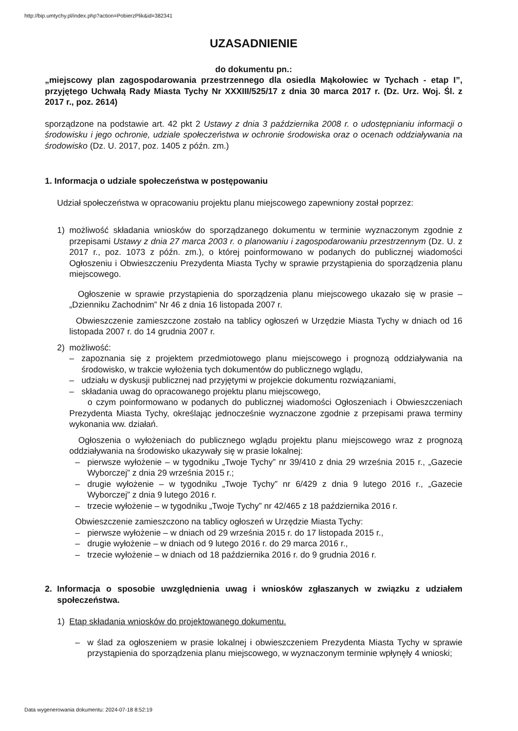http://bip.umtychy.pl/index.php?action=PobierzPlik&id=382341
UZASADNIENIE
do dokumentu pn.:
„miejscowy plan zagospodarowania przestrzennego dla osiedla Mąkołowiec w Tychach - etap I”, przyjętego Uchwałą Rady Miasta Tychy Nr XXXIII/525/17 z dnia 30 marca 2017 r. (Dz. Urz. Woj. Śl. z 2017 r., poz. 2614)
sporządzone na podstawie art. 42 pkt 2 Ustawy z dnia 3 października 2008 r. o udostępnianiu informacji o środowisku i jego ochronie, udziale społeczeństwa w ochronie środowiska oraz o ocenach oddziaływania na środowisko (Dz. U. 2017, poz. 1405 z późn. zm.)
1. Informacja o udziale społeczeństwa w postępowaniu
Udział społeczeństwa w opracowaniu projektu planu miejscowego zapewniony został poprzez:
1) możliwość składania wniosków do sporządzanego dokumentu w terminie wyznaczonym zgodnie z przepisami Ustawy z dnia 27 marca 2003 r. o planowaniu i zagospodarowaniu przestrzennym (Dz. U. z 2017 r., poz. 1073 z późn. zm.), o której poinformowano w podanych do publicznej wiadomości Ogłoszeniu i Obwieszczeniu Prezydenta Miasta Tychy w sprawie przystąpienia do sporządzenia planu miejscowego.
Ogłoszenie w sprawie przystąpienia do sporządzenia planu miejscowego ukazało się w prasie – „Dzienniku Zachodnim” Nr 46 z dnia 16 listopada 2007 r.
Obwieszczenie zamieszczone zostało na tablicy ogłoszeń w Urzędzie Miasta Tychy w dniach od 16 listopada 2007 r. do 14 grudnia 2007 r.
2) możliwość:
– zapoznania się z projektem przedmiotowego planu miejscowego i prognozą oddziaływania na środowisko, w trakcie wyłożenia tych dokumentów do publicznego wglądu,
– udziału w dyskusji publicznej nad przyjętymi w projekcie dokumentu rozwiązaniami,
– składania uwag do opracowanego projektu planu miejscowego,
o czym poinformowano w podanych do publicznej wiadomości Ogłoszeniach i Obwieszczeniach Prezydenta Miasta Tychy, określając jednocześnie wyznaczone zgodnie z przepisami prawa terminy wykonania ww. działań.
Ogłoszenia o wyłożeniach do publicznego wglądu projektu planu miejscowego wraz z prognozą oddziaływania na środowisko ukazywały się w prasie lokalnej:
– pierwsze wyłożenie – w tygodniku „Twoje Tychy” nr 39/410 z dnia 29 września 2015 r., „Gazecie Wyborczej” z dnia 29 września 2015 r.;
– drugie wyłożenie – w tygodniku „Twoje Tychy” nr 6/429 z dnia 9 lutego 2016 r., „Gazecie Wyborczej” z dnia 9 lutego 2016 r.
– trzecie wyłożenie – w tygodniku „Twoje Tychy” nr 42/465 z 18 października 2016 r.
Obwieszczenie zamieszczono na tablicy ogłoszeń w Urzędzie Miasta Tychy:
– pierwsze wyłożenie – w dniach od 29 września 2015 r. do 17 listopada 2015 r.,
– drugie wyłożenie – w dniach od 9 lutego 2016 r. do 29 marca 2016 r.,
– trzecie wyłożenie – w dniach od 18 października 2016 r. do 9 grudnia 2016 r.
2. Informacja o sposobie uwzględnienia uwag i wniosków zgłaszanych w związku z udziałem społeczeństwa.
1) Etap składania wniosków do projektowanego dokumentu.
– w ślad za ogłoszeniem w prasie lokalnej i obwieszczeniem Prezydenta Miasta Tychy w sprawie przystąpienia do sporządzenia planu miejscowego, w wyznaczonym terminie wpłynęły 4 wnioski;
Data wygenerowania dokumentu: 2024-07-18 8:52:19